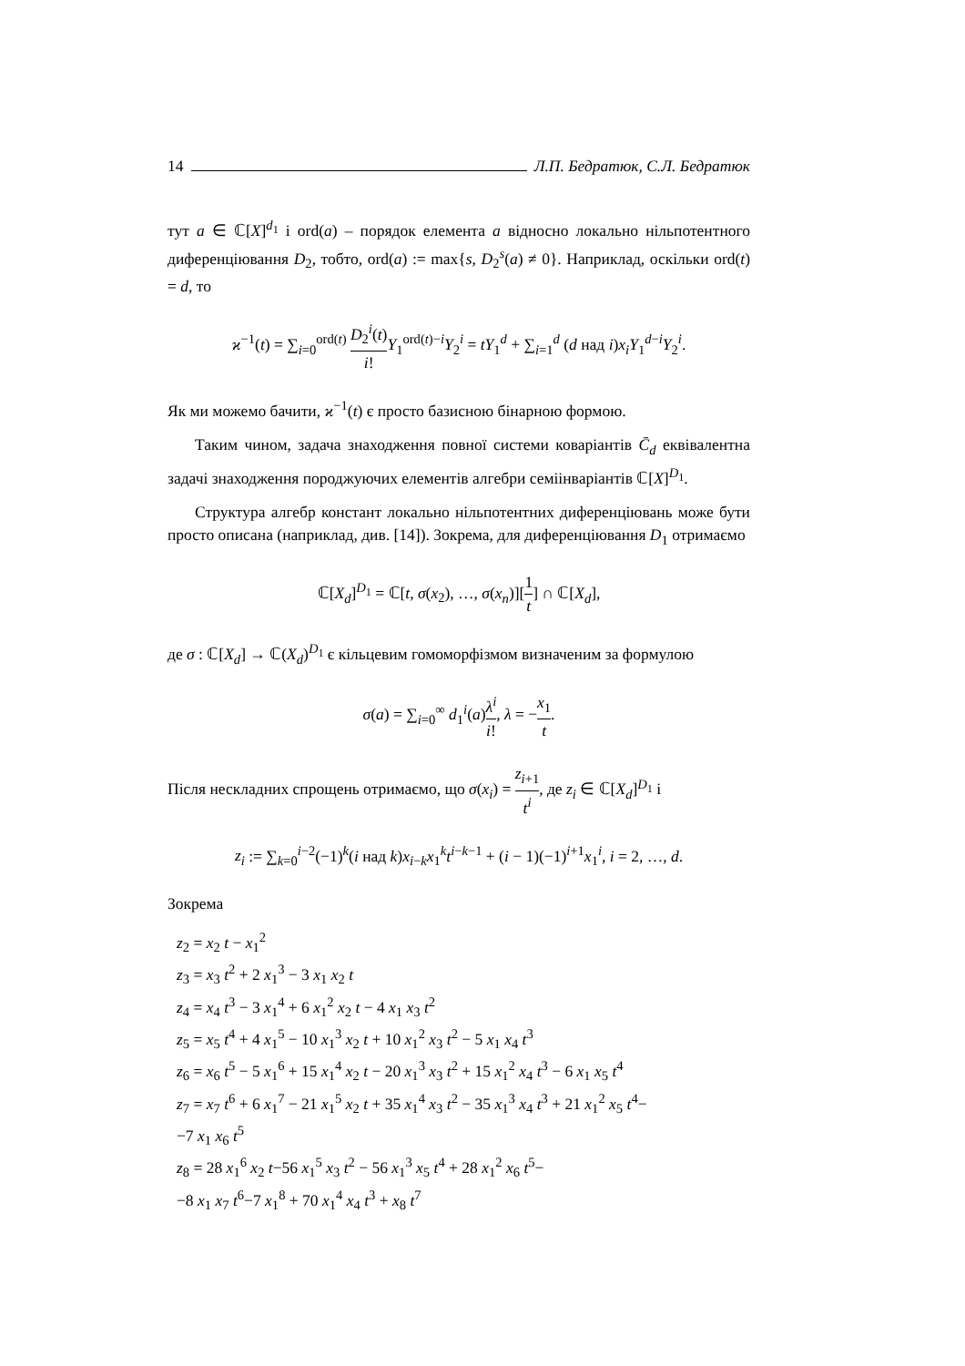14 Л.П. Бедратюк, С.Л. Бедратюк
тут a ∈ ℂ[X]<sup>d<sub>1</sub></sup> і ord(a) – порядок елемента a відносно локально нільпотентного диференціювання D<sub>2</sub>, тобто, ord(a) := max{s, D<sub>2</sub><sup>s</sup>(a) ≠ 0}. Наприклад, оскільки ord(t) = d, то
ϰ<sup>−1</sup>(t) = ∑<sub>i=0</sub><sup>ord(t)</sup> D<sub>2</sub><sup>i</sup>(t) i!Y<sub>1</sub><sup>ord(t)−i</sup>Y<sub>2</sub><sup>i</sup> = tY<sub>1</sub><sup>d</sup> + ∑<sub>i=1</sub><sup>d</sup> (d над i)x<sub>i</sub>Y<sub>1</sub><sup>d−i</sup>Y<sub>2</sub><sup>i</sup>.
Як ми можемо бачити, ϰ<sup>−1</sup>(t) є просто базисною бінарною формою.
Таким чином, задача знаходження повної системи коваріантів C̄<sub>d</sub> еквівалентна задачі знаходження породжуючих елементів алгебри семіінваріантів ℂ[X]<sup>D<sub>1</sub></sup>.
Структура алгебр констант локально нільпотентних диференціювань може бути просто описана (наприклад, див. [14]). Зокрема, для диференціювання D<sub>1</sub> отримаємо
ℂ[X<sub>d</sub>]<sup>D<sub>1</sub></sup> = ℂ[t, σ(x<sub>2</sub>), …, σ(x<sub>n</sub>)][1 t] ∩ ℂ[X<sub>d</sub>],
де σ : ℂ[X<sub>d</sub>] → ℂ(X<sub>d</sub>)<sup>D<sub>1</sub></sup> є кільцевим гомоморфізмом визначеним за формулою
σ(a) = ∑<sub>i=0</sub><sup>∞</sup> d<sub>1</sub><sup>i</sup>(a)λ<sup>i</sup> i!, λ = −x<sub>1</sub> t.
Після нескладних спрощень отримаємо, що σ(x<sub>i</sub>) = z<sub>i+1</sub> t<sup>i</sup>, де z<sub>i</sub> ∈ ℂ[X<sub>d</sub>]<sup>D<sub>1</sub></sup> і
z<sub>i</sub> := ∑<sub>k=0</sub><sup>i−2</sup>(−1)<sup>k</sup>(i над k)x<sub>i−k</sub>x<sub>1</sub><sup>k</sup>t<sup>i−k−1</sup> + (i − 1)(−1)<sup>i+1</sup>x<sub>1</sub><sup>i</sup>, i = 2, …, d.
Зокрема
z<sub>2</sub> = x<sub>2</sub> t − x<sub>1</sub><sup>2</sup>
z<sub>3</sub> = x<sub>3</sub> t<sup>2</sup> + 2 x<sub>1</sub><sup>3</sup> − 3 x<sub>1</sub> x<sub>2</sub> t
z<sub>4</sub> = x<sub>4</sub> t<sup>3</sup> − 3 x<sub>1</sub><sup>4</sup> + 6 x<sub>1</sub><sup>2</sup> x<sub>2</sub> t − 4 x<sub>1</sub> x<sub>3</sub> t<sup>2</sup>
z<sub>5</sub> = x<sub>5</sub> t<sup>4</sup> + 4 x<sub>1</sub><sup>5</sup> − 10 x<sub>1</sub><sup>3</sup> x<sub>2</sub> t + 10 x<sub>1</sub><sup>2</sup> x<sub>3</sub> t<sup>2</sup> − 5 x<sub>1</sub> x<sub>4</sub> t<sup>3</sup>
z<sub>6</sub> = x<sub>6</sub> t<sup>5</sup> − 5 x<sub>1</sub><sup>6</sup> + 15 x<sub>1</sub><sup>4</sup> x<sub>2</sub> t − 20 x<sub>1</sub><sup>3</sup> x<sub>3</sub> t<sup>2</sup> + 15 x<sub>1</sub><sup>2</sup> x<sub>4</sub> t<sup>3</sup> − 6 x<sub>1</sub> x<sub>5</sub> t<sup>4</sup>
z<sub>7</sub> = x<sub>7</sub> t<sup>6</sup> + 6 x<sub>1</sub><sup>7</sup> − 21 x<sub>1</sub><sup>5</sup> x<sub>2</sub> t + 35 x<sub>1</sub><sup>4</sup> x<sub>3</sub> t<sup>2</sup> − 35 x<sub>1</sub><sup>3</sup> x<sub>4</sub> t<sup>3</sup> + 21 x<sub>1</sub><sup>2</sup> x<sub>5</sub> t<sup>4</sup>−
−7 x<sub>1</sub> x<sub>6</sub> t<sup>5</sup>
z<sub>8</sub> = 28 x<sub>1</sub><sup>6</sup> x<sub>2</sub> t−56 x<sub>1</sub><sup>5</sup> x<sub>3</sub> t<sup>2</sup> − 56 x<sub>1</sub><sup>3</sup> x<sub>5</sub> t<sup>4</sup> + 28 x<sub>1</sub><sup>2</sup> x<sub>6</sub> t<sup>5</sup>−
−8 x<sub>1</sub> x<sub>7</sub> t<sup>6</sup>−7 x<sub>1</sub><sup>8</sup> + 70 x<sub>1</sub><sup>4</sup> x<sub>4</sub> t<sup>3</sup> + x<sub>8</sub> t<sup>7</sup>